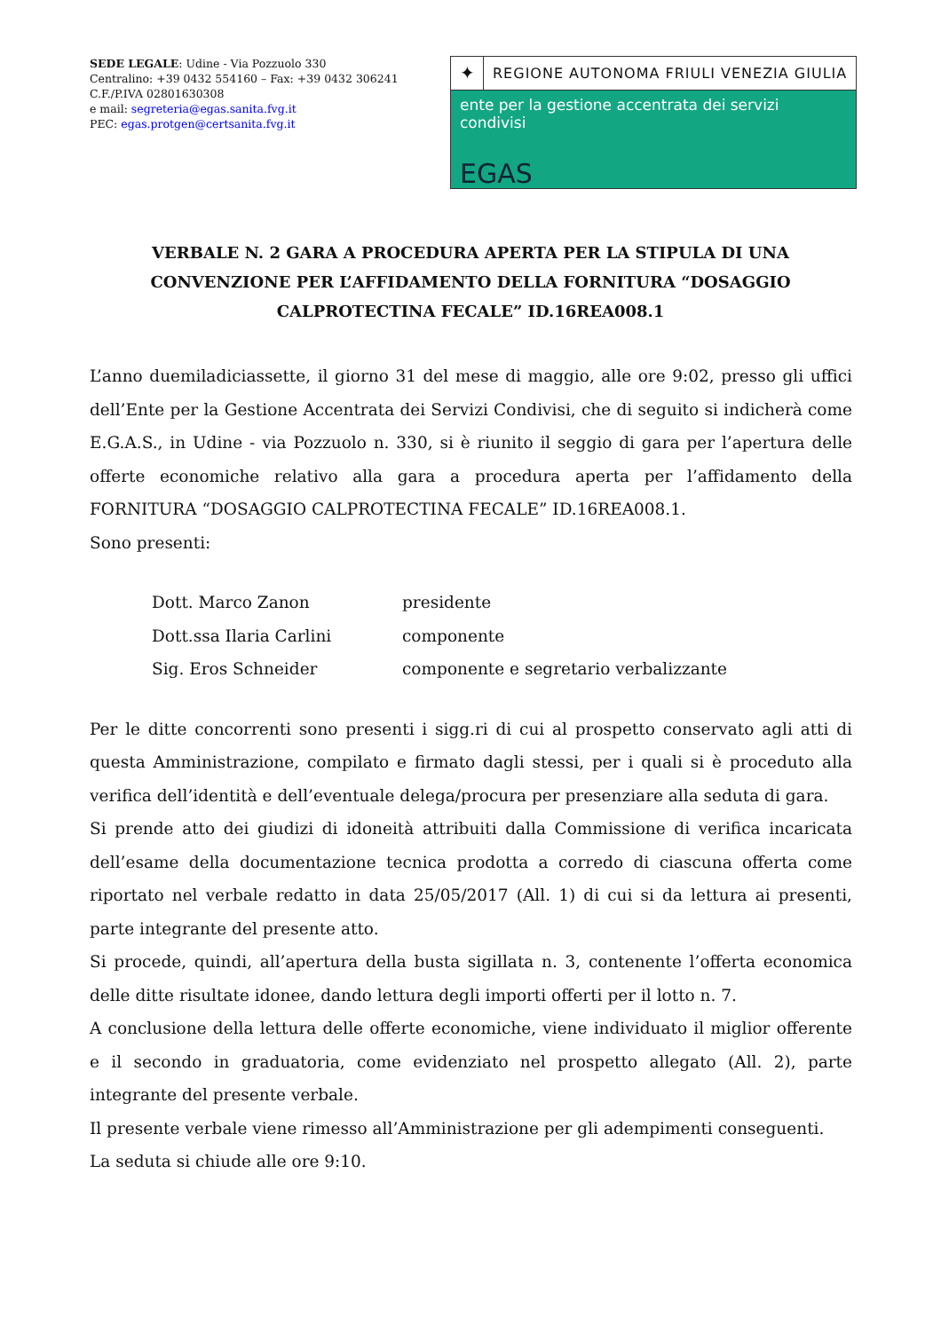SEDE LEGALE: Udine - Via Pozzuolo 330
Centralino: +39 0432 554160 – Fax: +39 0432 306241
C.F./P.IVA 02801630308
e mail: segreteria@egas.sanita.fvg.it
PEC: egas.protgen@certsanita.fvg.it
✦
REGIONE AUTONOMA FRIULI VENEZIA GIULIA
ente per la gestione accentrata dei servizi condivisi
EGAS
VERBALE N. 2 GARA A PROCEDURA APERTA PER LA STIPULA DI UNA CONVENZIONE PER L’AFFIDAMENTO DELLA FORNITURA “DOSAGGIO CALPROTECTINA FECALE” ID.16REA008.1
L’anno duemiladiciassette, il giorno 31 del mese di maggio, alle ore 9:02, presso gli uffici dell’Ente per la Gestione Accentrata dei Servizi Condivisi, che di seguito si indicherà come E.G.A.S., in Udine - via Pozzuolo n. 330, si è riunito il seggio di gara per l’apertura delle offerte economiche relativo alla gara a procedura aperta per l’affidamento della FORNITURA “DOSAGGIO CALPROTECTINA FECALE” ID.16REA008.1.
Sono presenti:
Dott. Marco Zanon presidente
Dott.ssa Ilaria Carlini componente
Sig. Eros Schneider componente e segretario verbalizzante
Per le ditte concorrenti sono presenti i sigg.ri di cui al prospetto conservato agli atti di questa Amministrazione, compilato e firmato dagli stessi, per i quali si è proceduto alla verifica dell’identità e dell’eventuale delega/procura per presenziare alla seduta di gara.
Si prende atto dei giudizi di idoneità attribuiti dalla Commissione di verifica incaricata dell’esame della documentazione tecnica prodotta a corredo di ciascuna offerta come riportato nel verbale redatto in data 25/05/2017 (All. 1) di cui si da lettura ai presenti, parte integrante del presente atto.
Si procede, quindi, all’apertura della busta sigillata n. 3, contenente l’offerta economica delle ditte risultate idonee, dando lettura degli importi offerti per il lotto n. 7.
A conclusione della lettura delle offerte economiche, viene individuato il miglior offerente e il secondo in graduatoria, come evidenziato nel prospetto allegato (All. 2), parte integrante del presente verbale.
Il presente verbale viene rimesso all’Amministrazione per gli adempimenti conseguenti.
La seduta si chiude alle ore 9:10.